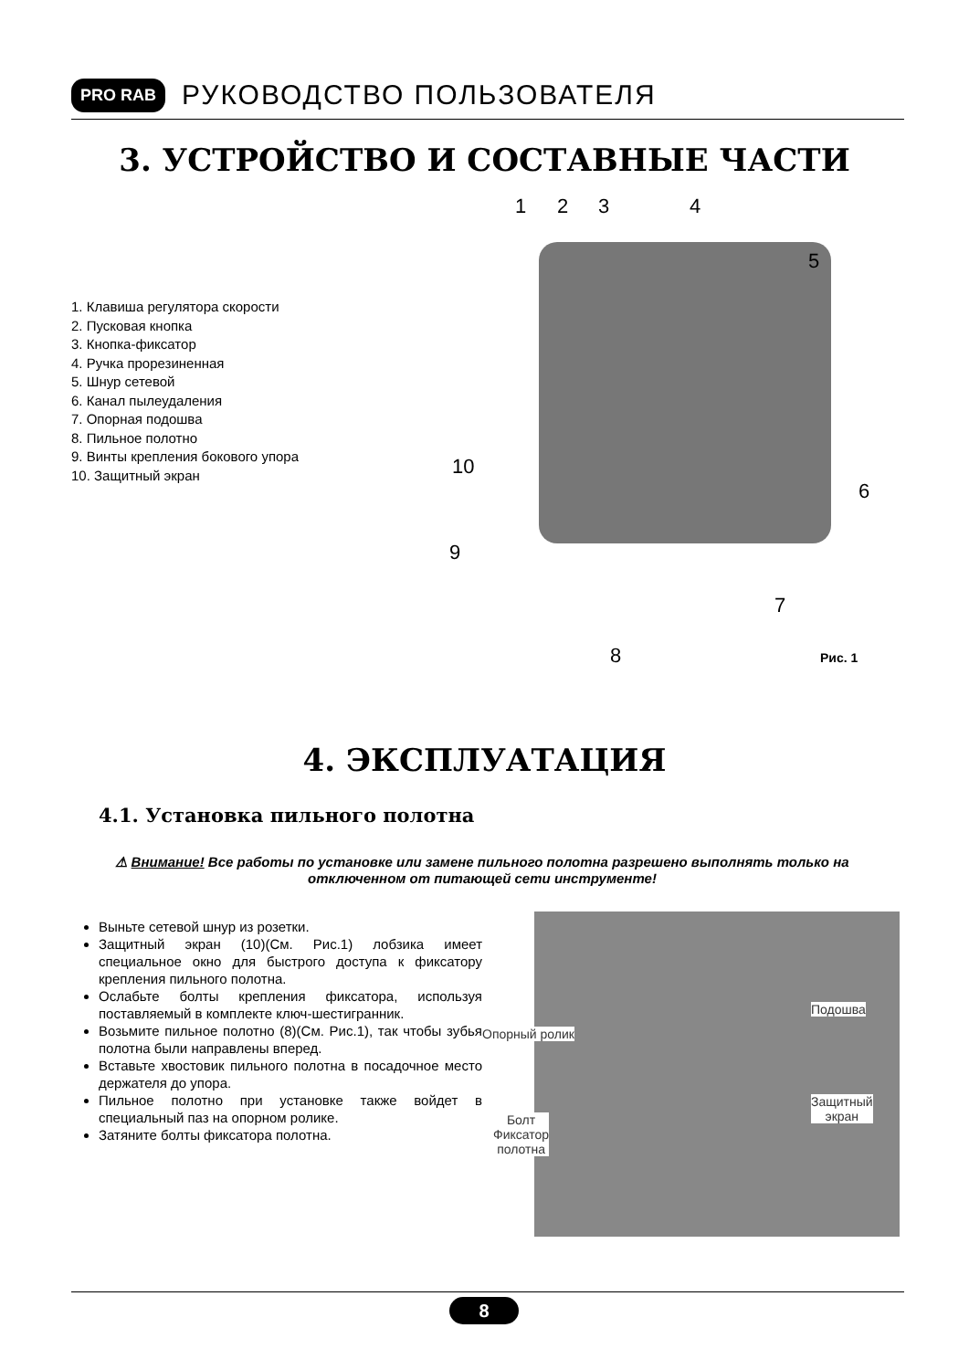PRO RAB РУКОВОДСТВО ПОЛЬЗОВАТЕЛЯ
3. УСТРОЙСТВО И СОСТАВНЫЕ ЧАСТИ
1. Клавиша регулятора скорости
2. Пусковая кнопка
3. Кнопка-фиксатор
4. Ручка прорезиненная
5. Шнур сетевой
6. Канал пылеудаления
7. Опорная подошва
8. Пильное полотно
9. Винты крепления бокового упора
10. Защитный экран
1 2 3 4
5
6
7
8
9
10
Рис. 1
4. ЭКСПЛУАТАЦИЯ
4.1. Установка пильного полотна
⚠ Внимание! Все работы по установке или замене пильного полотна разрешено выполнять только на отключенном от питающей сети инструменте!
Выньте сетевой шнур из розетки.
Защитный экран (10)(См. Рис.1) лобзика имеет специальное окно для быстрого доступа к фиксатору крепления пильного полотна.
Ослабьте болты крепления фиксатора, используя поставляемый в комплекте ключ-шестигранник.
Возьмите пильное полотно (8)(См. Рис.1), так чтобы зубья полотна были направлены вперед.
Вставьте хвостовик пильного полотна в посадочное место держателя до упора.
Пильное полотно при установке также войдет в специальный паз на опорном ролике.
Затяните болты фиксатора полотна.
Подошва
Опорный ролик
Защитный
экран
Болт
Фиксатор
полотна
8